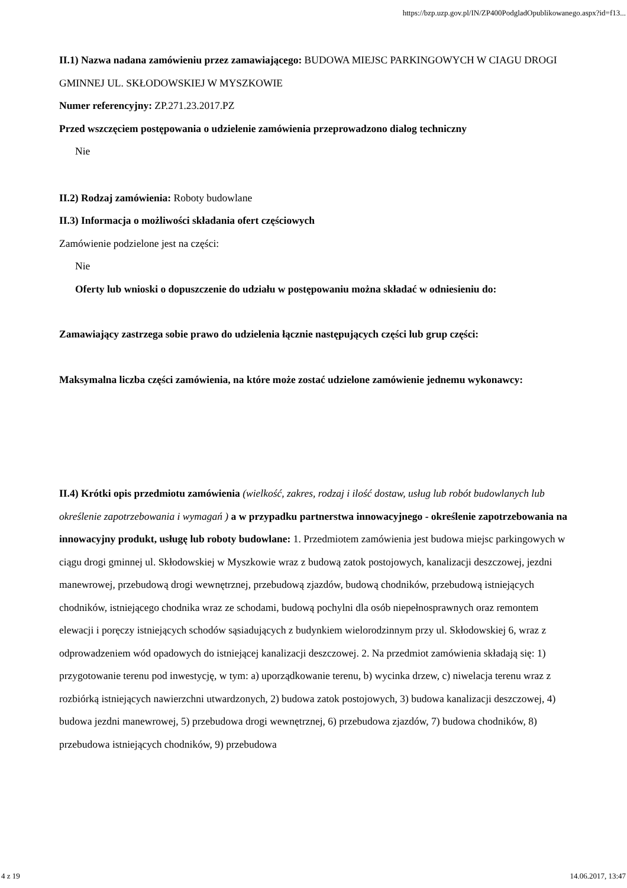https://bzp.uzp.gov.pl/IN/ZP400PodgladOpublikowanego.aspx?id=f13...
II.1) Nazwa nadana zamówieniu przez zamawiającego: BUDOWA MIEJSC PARKINGOWYCH W CIAGU DROGI GMINNEJ UL. SKŁODOWSKIEJ W MYSZKOWIE
Numer referencyjny: ZP.271.23.2017.PZ
Przed wszczęciem postępowania o udzielenie zamówienia przeprowadzono dialog techniczny
Nie
II.2) Rodzaj zamówienia: Roboty budowlane
II.3) Informacja o możliwości składania ofert częściowych
Zamówienie podzielone jest na części:
Nie
Oferty lub wnioski o dopuszczenie do udziału w postępowaniu można składać w odniesieniu do:
Zamawiający zastrzega sobie prawo do udzielenia łącznie następujących części lub grup części:
Maksymalna liczba części zamówienia, na które może zostać udzielone zamówienie jednemu wykonawcy:
II.4) Krótki opis przedmiotu zamówienia (wielkość, zakres, rodzaj i ilość dostaw, usług lub robót budowlanych lub określenie zapotrzebowania i wymagań ) a w przypadku partnerstwa innowacyjnego - określenie zapotrzebowania na innowacyjny produkt, usługę lub roboty budowlane: 1. Przedmiotem zamówienia jest budowa miejsc parkingowych w ciągu drogi gminnej ul. Skłodowskiej w Myszkowie wraz z budową zatok postojowych, kanalizacji deszczowej, jezdni manewrowej, przebudową drogi wewnętrznej, przebudową zjazdów, budową chodników, przebudową istniejących chodników, istniejącego chodnika wraz ze schodami, budową pochylni dla osób niepełnosprawnych oraz remontem elewacji i poręczy istniejących schodów sąsiadujących z budynkiem wielorodzinnym przy ul. Skłodowskiej 6, wraz z odprowadzeniem wód opadowych do istniejącej kanalizacji deszczowej. 2. Na przedmiot zamówienia składają się: 1) przygotowanie terenu pod inwestycję, w tym: a) uporządkowanie terenu, b) wycinka drzew, c) niwelacja terenu wraz z rozbiórką istniejących nawierzchni utwardzonych, 2) budowa zatok postojowych, 3) budowa kanalizacji deszczowej, 4) budowa jezdni manewrowej, 5) przebudowa drogi wewnętrznej, 6) przebudowa zjazdów, 7) budowa chodników, 8) przebudowa istniejących chodników, 9) przebudowa
4 z 19 14.06.2017, 13:47